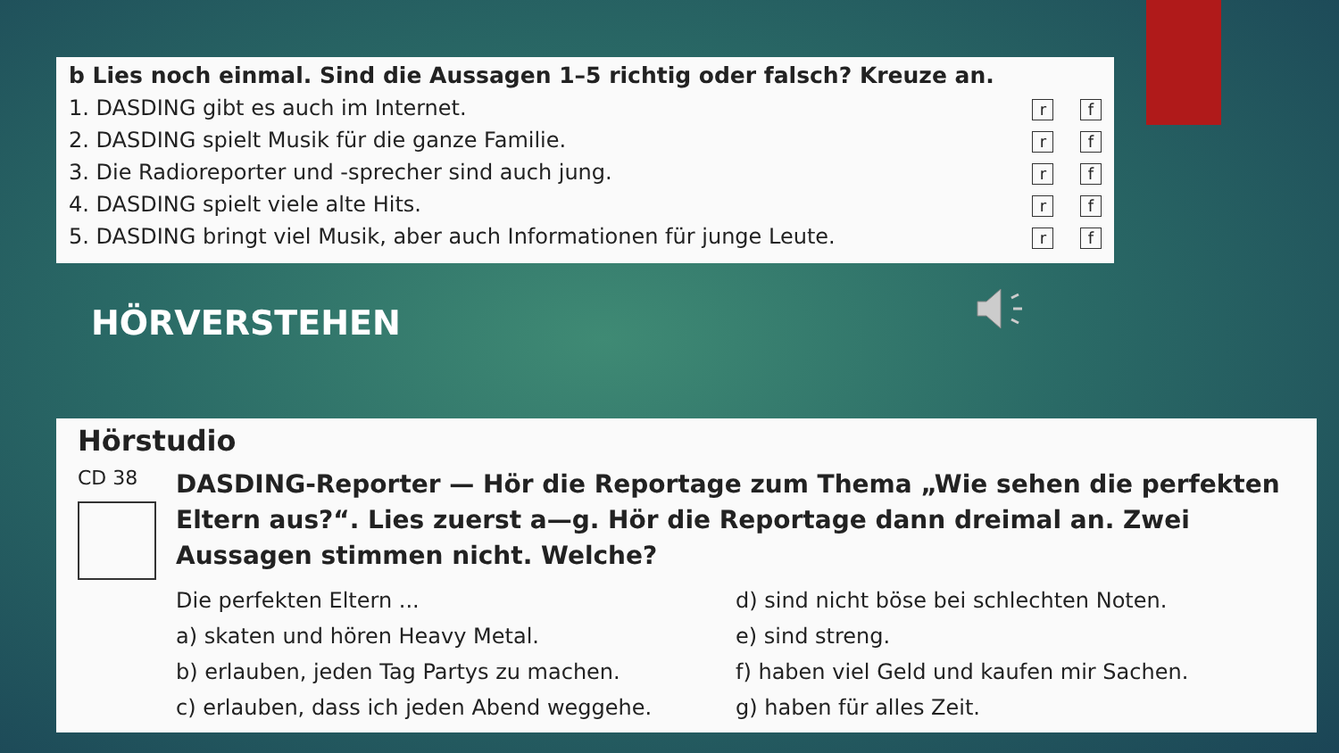b Lies noch einmal. Sind die Aussagen 1–5 richtig oder falsch? Kreuze an.
1. DASDING gibt es auch im Internet. r f
2. DASDING spielt Musik für die ganze Familie. r f
3. Die Radioreporter und -sprecher sind auch jung. r f
4. DASDING spielt viele alte Hits. r f
5. DASDING bringt viel Musik, aber auch Informationen für junge Leute. r f
HÖRVERSTEHEN
Hörstudio
CD 38
DASDING-Reporter — Hör die Reportage zum Thema „Wie sehen die perfekten Eltern aus?“. Lies zuerst a—g. Hör die Reportage dann dreimal an. Zwei Aussagen stimmen nicht. Welche?
Die perfekten Eltern ...
a) skaten und hören Heavy Metal.
b) erlauben, jeden Tag Partys zu machen.
c) erlauben, dass ich jeden Abend weggehe.
d) sind nicht böse bei schlechten Noten.
e) sind streng.
f) haben viel Geld und kaufen mir Sachen.
g) haben für alles Zeit.